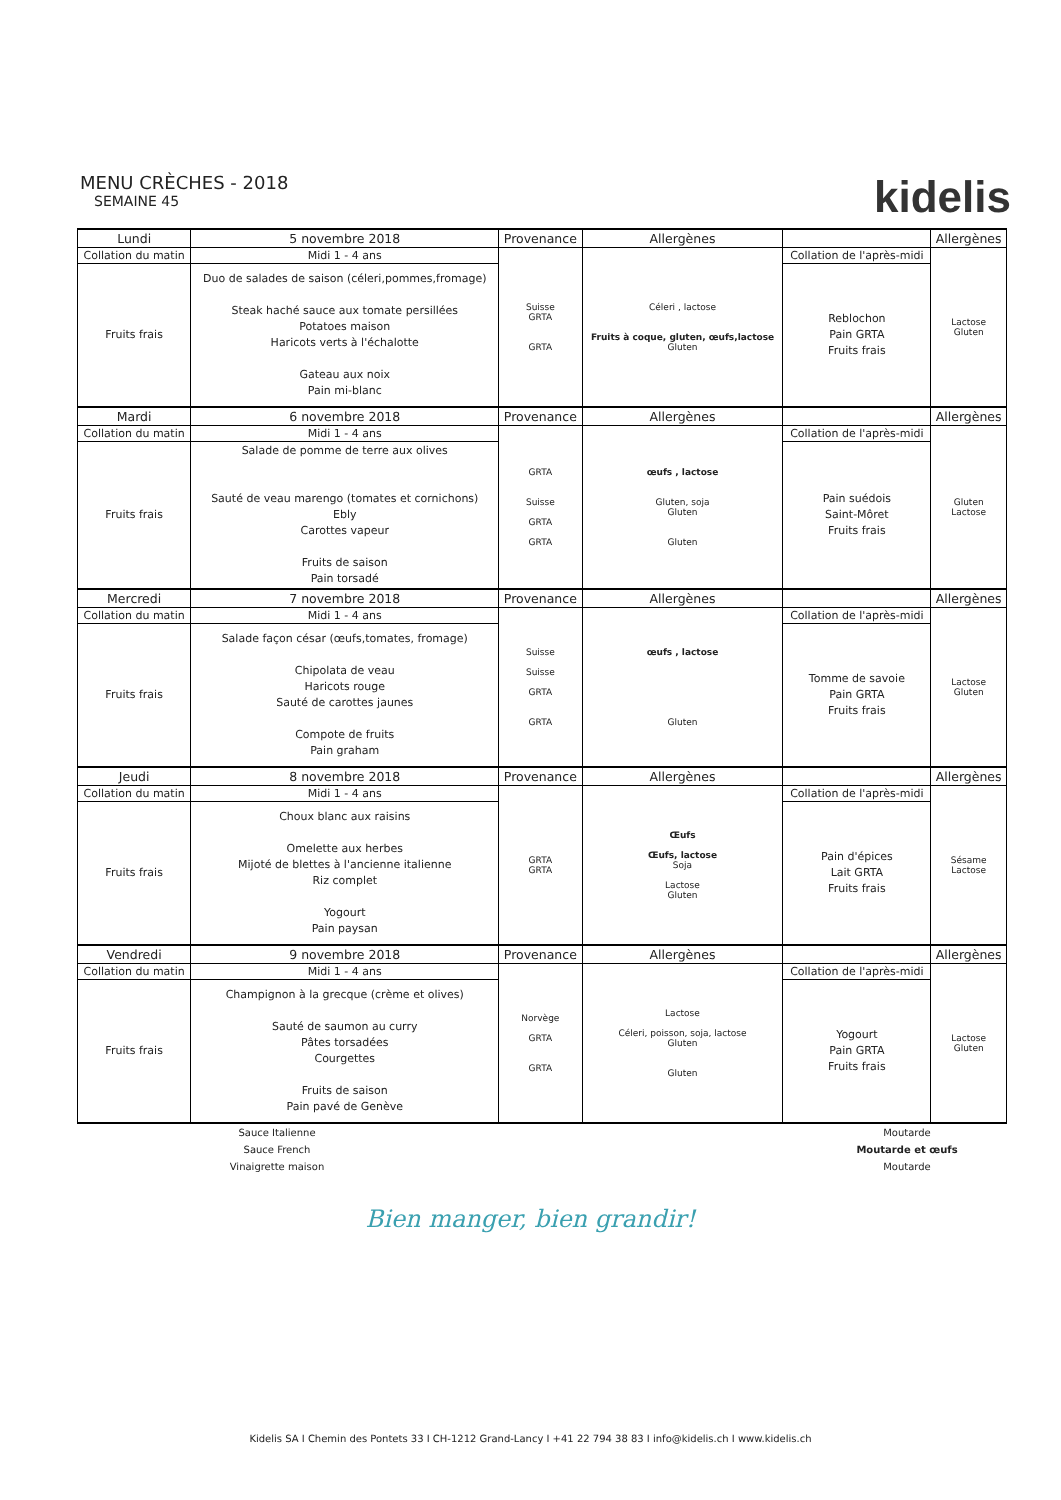MENU CRÈCHES - 2018
SEMAINE 45
kidelis
| Lundi | 5 novembre 2018 | Provenance | Allergènes | | Allergènes |
| Collation du matin | Midi 1 - 4 ans | Suisse GRTA GRTA | Céleri , lactose Fruits à coque, gluten, œufs,lactose Gluten | Collation de l'après-midi | Lactose Gluten |
| Fruits frais | Duo de salades de saison (céleri,pommes,fromage) Steak haché sauce aux tomate persillées Potatoes maison Haricots verts à l'échalotte Gateau aux noix Pain mi-blanc | | | Reblochon Pain GRTA Fruits frais | |
| Mardi | 6 novembre 2018 | Provenance | Allergènes | | Allergènes |
| Collation du matin | Midi 1 - 4 ans | GRTA Suisse GRTA GRTA | œufs , lactose Gluten, soja Gluten Gluten | Collation de l'après-midi | Gluten Lactose |
| Fruits frais | Salade de pomme de terre aux olives Sauté de veau marengo (tomates et cornichons) Ebly Carottes vapeur Fruits de saison Pain torsadé | | | Pain suédois Saint-Môret Fruits frais | |
| Mercredi | 7 novembre 2018 | Provenance | Allergènes | | Allergènes |
| Collation du matin | Midi 1 - 4 ans | Suisse Suisse GRTA GRTA | œufs , lactose Gluten | Collation de l'après-midi | Lactose Gluten |
| Fruits frais | Salade façon césar (œufs,tomates, fromage) Chipolata de veau Haricots rouge Sauté de carottes jaunes Compote de fruits Pain graham | | | Tomme de savoie Pain GRTA Fruits frais | |
| Jeudi | 8 novembre 2018 | Provenance | Allergènes | | Allergènes |
| Collation du matin | Midi 1 - 4 ans | GRTA GRTA | Œufs Œufs, lactose Soja Lactose Gluten | Collation de l'après-midi | Sésame Lactose |
| Fruits frais | Choux blanc aux raisins Omelette aux herbes Mijoté de blettes à l'ancienne italienne Riz complet Yogourt Pain paysan | | | Pain d'épices Lait GRTA Fruits frais | |
| Vendredi | 9 novembre 2018 | Provenance | Allergènes | | Allergènes |
| Collation du matin | Midi 1 - 4 ans | Norvège GRTA GRTA | Lactose Céleri, poisson, soja, lactose Gluten Gluten | Collation de l'après-midi | Lactose Gluten |
| Fruits frais | Champignon à la grecque (crème et olives) Sauté de saumon au curry Pâtes torsadées Courgettes Fruits de saison Pain pavé de Genève | | | Yogourt Pain GRTA Fruits frais | |
Sauce Italienne
Sauce French
Vinaigrette maison
Moutarde
Moutarde et œufs
Moutarde
Bien manger, bien grandir!
Kidelis SA I Chemin des Pontets 33 I CH-1212 Grand-Lancy I +41 22 794 38 83 I info@kidelis.ch I www.kidelis.ch